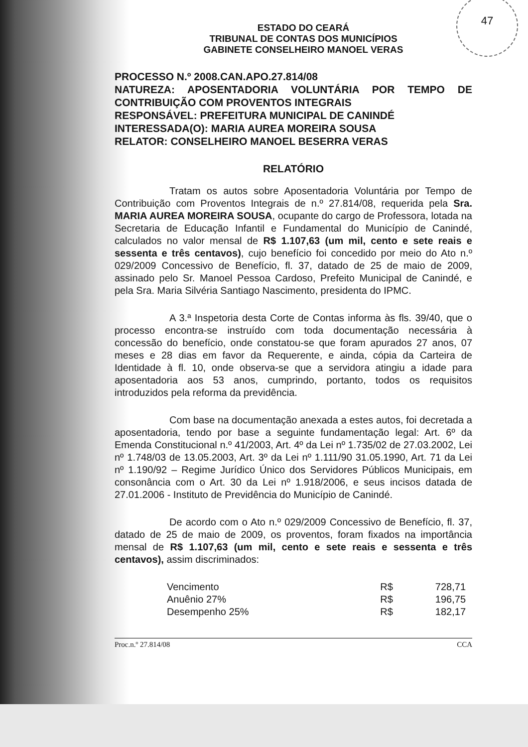47
ESTADO DO CEARÁ
TRIBUNAL DE CONTAS DOS MUNICÍPIOS
GABINETE CONSELHEIRO MANOEL VERAS
PROCESSO N.º 2008.CAN.APO.27.814/08
NATUREZA: APOSENTADORIA VOLUNTÁRIA POR TEMPO DE CONTRIBUIÇÃO COM PROVENTOS INTEGRAIS
RESPONSÁVEL: PREFEITURA MUNICIPAL DE CANINDÉ
INTERESSADA(O): MARIA AUREA MOREIRA SOUSA
RELATOR: CONSELHEIRO MANOEL BESERRA VERAS
RELATÓRIO
Tratam os autos sobre Aposentadoria Voluntária por Tempo de Contribuição com Proventos Integrais de n.º 27.814/08, requerida pela Sra. MARIA AUREA MOREIRA SOUSA, ocupante do cargo de Professora, lotada na Secretaria de Educação Infantil e Fundamental do Município de Canindé, calculados no valor mensal de R$ 1.107,63 (um mil, cento e sete reais e sessenta e três centavos), cujo benefício foi concedido por meio do Ato n.º 029/2009 Concessivo de Benefício, fl. 37, datado de 25 de maio de 2009, assinado pelo Sr. Manoel Pessoa Cardoso, Prefeito Municipal de Canindé, e pela Sra. Maria Silvéria Santiago Nascimento, presidenta do IPMC.
A 3.ª Inspetoria desta Corte de Contas informa às fls. 39/40, que o processo encontra-se instruído com toda documentação necessária à concessão do benefício, onde constatou-se que foram apurados 27 anos, 07 meses e 28 dias em favor da Requerente, e ainda, cópia da Carteira de Identidade à fl. 10, onde observa-se que a servidora atingiu a idade para aposentadoria aos 53 anos, cumprindo, portanto, todos os requisitos introduzidos pela reforma da previdência.
Com base na documentação anexada a estes autos, foi decretada a aposentadoria, tendo por base a seguinte fundamentação legal: Art. 6º da Emenda Constitucional n.º 41/2003, Art. 4º da Lei nº 1.735/02 de 27.03.2002, Lei nº 1.748/03 de 13.05.2003, Art. 3º da Lei nº 1.111/90 31.05.1990, Art. 71 da Lei nº 1.190/92 – Regime Jurídico Único dos Servidores Públicos Municipais, em consonância com o Art. 30 da Lei nº 1.918/2006, e seus incisos datada de 27.01.2006 - Instituto de Previdência do Município de Canindé.
De acordo com o Ato n.º 029/2009 Concessivo de Benefício, fl. 37, datado de 25 de maio de 2009, os proventos, foram fixados na importância mensal de R$ 1.107,63 (um mil, cento e sete reais e sessenta e três centavos), assim discriminados:
| Vencimento | R$ | 728,71 |
| Anuênio 27% | R$ | 196,75 |
| Desempenho 25% | R$ | 182,17 |
Proc.n.º 27.814/08 CCA